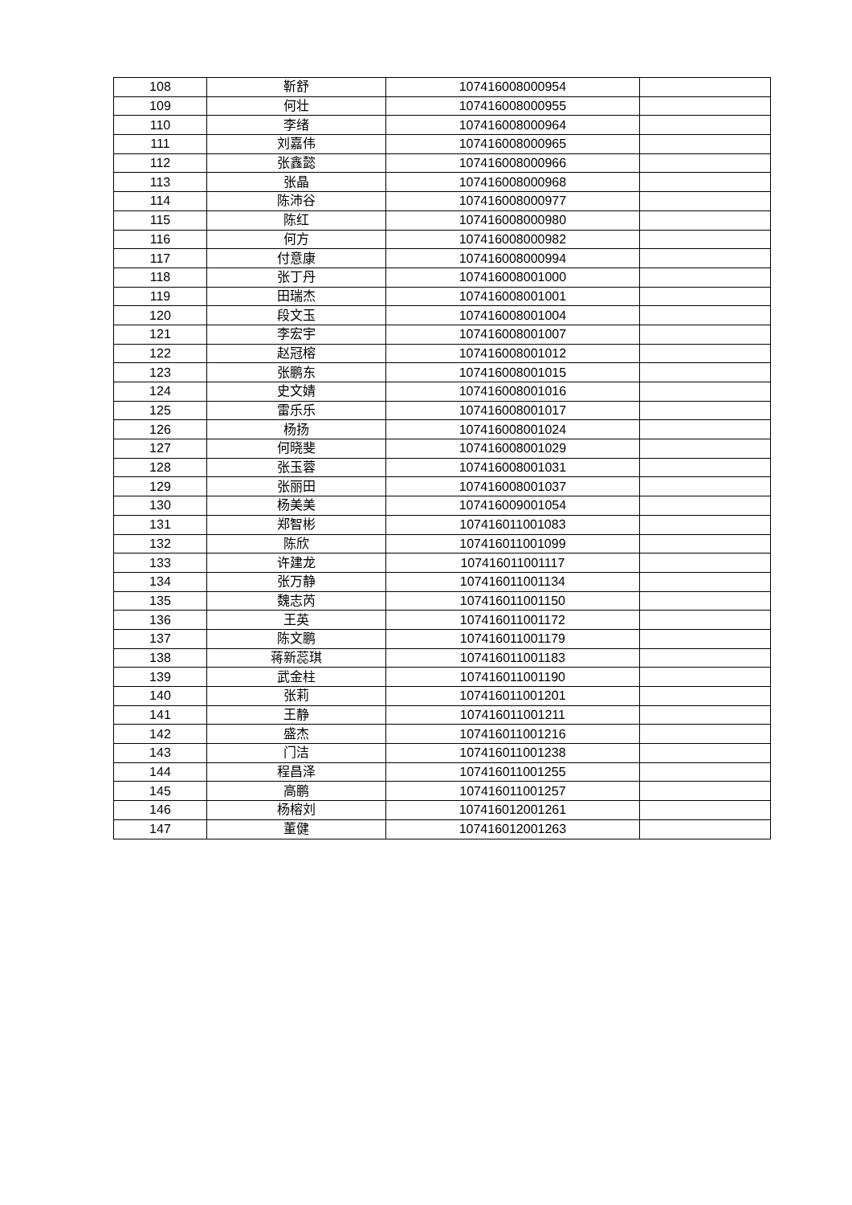| 108 | 靳舒 | 107416008000954 | |
| 109 | 何壮 | 107416008000955 | |
| 110 | 李绪 | 107416008000964 | |
| 111 | 刘嘉伟 | 107416008000965 | |
| 112 | 张鑫懿 | 107416008000966 | |
| 113 | 张晶 | 107416008000968 | |
| 114 | 陈沛谷 | 107416008000977 | |
| 115 | 陈红 | 107416008000980 | |
| 116 | 何方 | 107416008000982 | |
| 117 | 付意康 | 107416008000994 | |
| 118 | 张丁丹 | 107416008001000 | |
| 119 | 田瑞杰 | 107416008001001 | |
| 120 | 段文玉 | 107416008001004 | |
| 121 | 李宏宇 | 107416008001007 | |
| 122 | 赵冠榕 | 107416008001012 | |
| 123 | 张鹏东 | 107416008001015 | |
| 124 | 史文婧 | 107416008001016 | |
| 125 | 雷乐乐 | 107416008001017 | |
| 126 | 杨扬 | 107416008001024 | |
| 127 | 何晓斐 | 107416008001029 | |
| 128 | 张玉蓉 | 107416008001031 | |
| 129 | 张丽田 | 107416008001037 | |
| 130 | 杨美美 | 107416009001054 | |
| 131 | 郑智彬 | 107416011001083 | |
| 132 | 陈欣 | 107416011001099 | |
| 133 | 许建龙 | 107416011001117 | |
| 134 | 张万静 | 107416011001134 | |
| 135 | 魏志芮 | 107416011001150 | |
| 136 | 王英 | 107416011001172 | |
| 137 | 陈文鹏 | 107416011001179 | |
| 138 | 蒋新蕊琪 | 107416011001183 | |
| 139 | 武金柱 | 107416011001190 | |
| 140 | 张莉 | 107416011001201 | |
| 141 | 王静 | 107416011001211 | |
| 142 | 盛杰 | 107416011001216 | |
| 143 | 门洁 | 107416011001238 | |
| 144 | 程昌泽 | 107416011001255 | |
| 145 | 高鹏 | 107416011001257 | |
| 146 | 杨榕刘 | 107416012001261 | |
| 147 | 董健 | 107416012001263 | |